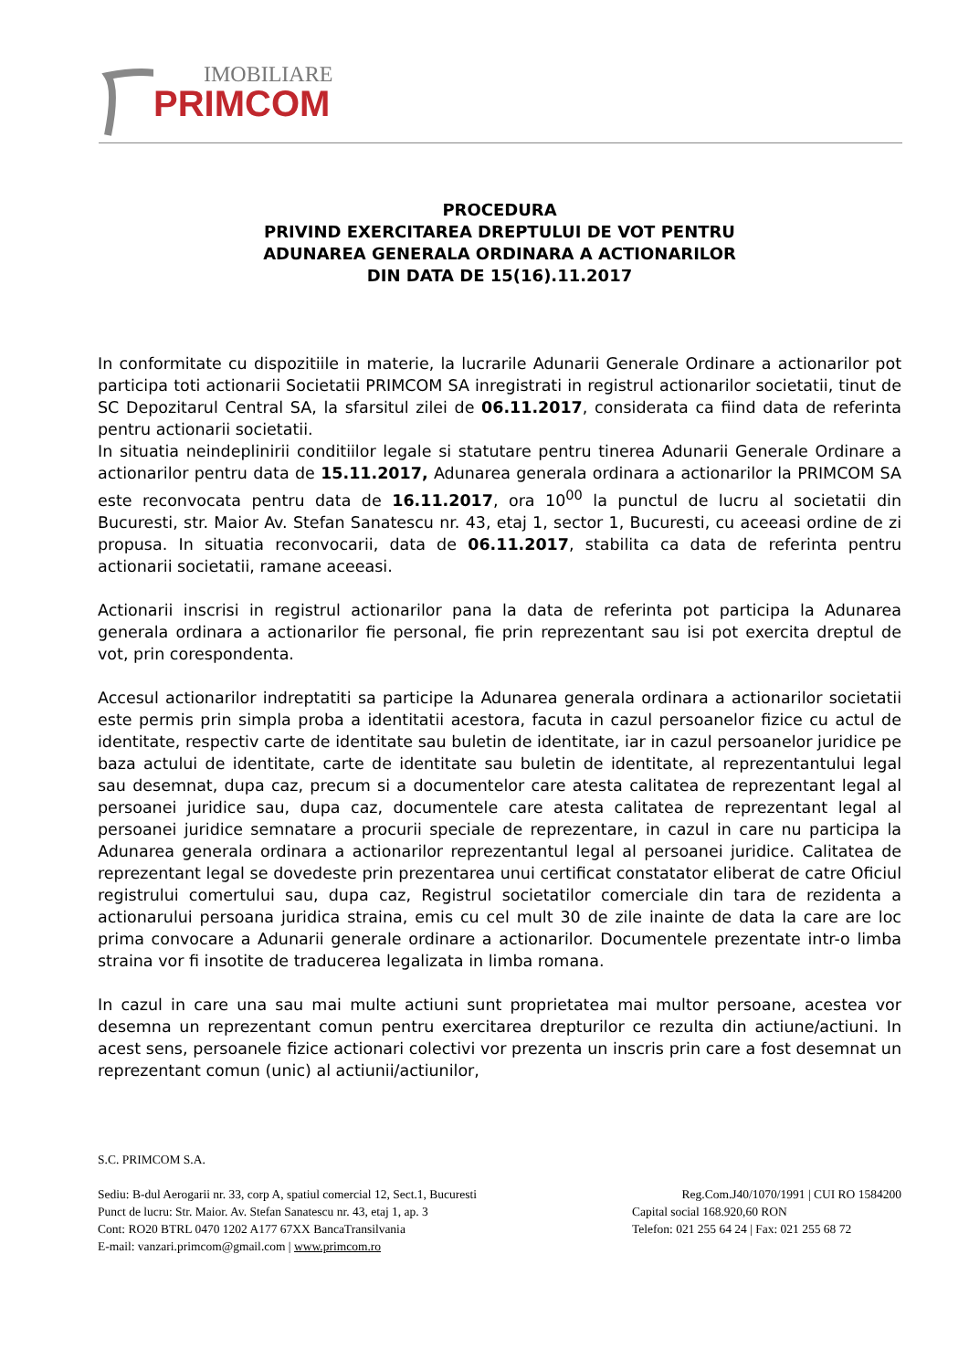IMOBILIARE
PRIMCOM
PROCEDURA
PRIVIND EXERCITAREA DREPTULUI DE VOT PENTRU
ADUNAREA GENERALA ORDINARA A ACTIONARILOR
DIN DATA DE 15(16).11.2017
In conformitate cu dispozitiile in materie, la lucrarile Adunarii Generale Ordinare a actionarilor pot participa toti actionarii Societatii PRIMCOM SA inregistrati in registrul actionarilor societatii, tinut de SC Depozitarul Central SA, la sfarsitul zilei de 06.11.2017, considerata ca fiind data de referinta pentru actionarii societatii.
In situatia neindeplinirii conditiilor legale si statutare pentru tinerea Adunarii Generale Ordinare a actionarilor pentru data de 15.11.2017, Adunarea generala ordinara a actionarilor la PRIMCOM SA este reconvocata pentru data de 16.11.2017, ora 10<sup>00</sup> la punctul de lucru al societatii din Bucuresti, str. Maior Av. Stefan Sanatescu nr. 43, etaj 1, sector 1, Bucuresti, cu aceeasi ordine de zi propusa. In situatia reconvocarii, data de 06.11.2017, stabilita ca data de referinta pentru actionarii societatii, ramane aceeasi.
Actionarii inscrisi in registrul actionarilor pana la data de referinta pot participa la Adunarea generala ordinara a actionarilor fie personal, fie prin reprezentant sau isi pot exercita dreptul de vot, prin corespondenta.
Accesul actionarilor indreptatiti sa participe la Adunarea generala ordinara a actionarilor societatii este permis prin simpla proba a identitatii acestora, facuta in cazul persoanelor fizice cu actul de identitate, respectiv carte de identitate sau buletin de identitate, iar in cazul persoanelor juridice pe baza actului de identitate, carte de identitate sau buletin de identitate, al reprezentantului legal sau desemnat, dupa caz, precum si a documentelor care atesta calitatea de reprezentant legal al persoanei juridice sau, dupa caz, documentele care atesta calitatea de reprezentant legal al persoanei juridice semnatare a procurii speciale de reprezentare, in cazul in care nu participa la Adunarea generala ordinara a actionarilor reprezentantul legal al persoanei juridice. Calitatea de reprezentant legal se dovedeste prin prezentarea unui certificat constatator eliberat de catre Oficiul registrului comertului sau, dupa caz, Registrul societatilor comerciale din tara de rezidenta a actionarului persoana juridica straina, emis cu cel mult 30 de zile inainte de data la care are loc prima convocare a Adunarii generale ordinare a actionarilor. Documentele prezentate intr-o limba straina vor fi insotite de traducerea legalizata in limba romana.
In cazul in care una sau mai multe actiuni sunt proprietatea mai multor persoane, acestea vor desemna un reprezentant comun pentru exercitarea drepturilor ce rezulta din actiune/actiuni. In acest sens, persoanele fizice actionari colectivi vor prezenta un inscris prin care a fost desemnat un reprezentant comun (unic) al actiunii/actiunilor,
S.C. PRIMCOM S.A.
Sediu: B-dul Aerogarii nr. 33, corp A, spatiul comercial 12, Sect.1, Bucuresti Reg.Com.J40/1070/1991 | CUI RO 1584200
Punct de lucru: Str. Maior. Av. Stefan Sanatescu nr. 43, etaj 1, ap. 3 Capital social 168.920,60 RON
Cont: RO20 BTRL 0470 1202 A177 67XX BancaTransilvania Telefon: 021 255 64 24 | Fax: 021 255 68 72
E-mail: vanzari.primcom@gmail.com | www.primcom.ro